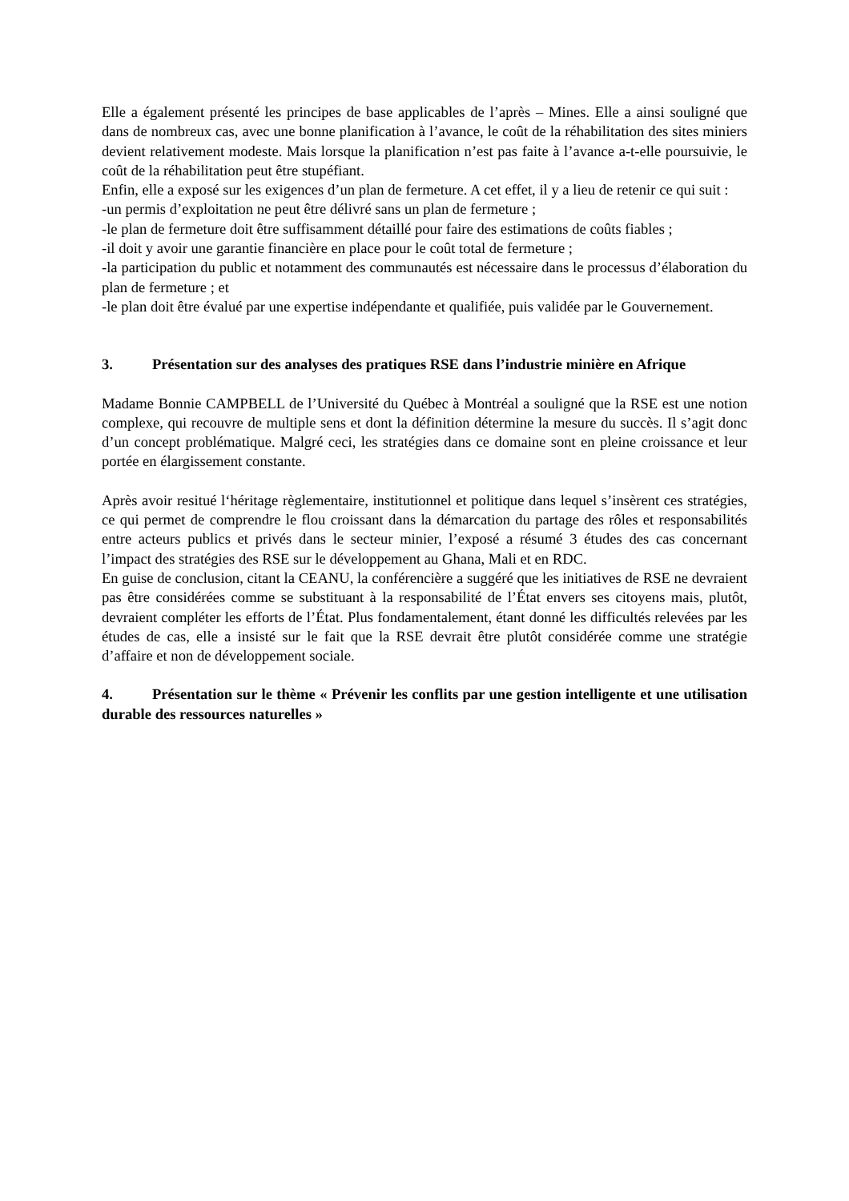Elle a également présenté les principes de base applicables de l’après – Mines. Elle a ainsi souligné que dans de nombreux cas, avec une bonne planification à l’avance, le coût de la réhabilitation des sites miniers devient relativement modeste. Mais lorsque la planification n’est pas faite à l’avance a-t-elle poursuivie, le coût de la réhabilitation peut être stupéfiant.
Enfin, elle a exposé sur les exigences d’un plan de fermeture. A cet effet, il y a lieu de retenir ce qui suit :
-un permis d’exploitation ne peut être délivré sans un plan de fermeture ;
-le plan de fermeture doit être suffisamment détaillé pour faire des estimations de coûts fiables ;
-il doit y avoir une garantie financière en place pour le coût total de fermeture ;
-la participation du public et notamment des communautés est nécessaire dans le processus d’élaboration du plan de fermeture ; et
-le plan doit être évalué par une expertise indépendante et qualifiée, puis validée par le Gouvernement.
3. Présentation sur des analyses des pratiques RSE dans l’industrie minière en Afrique
Madame Bonnie CAMPBELL de l’Université du Québec à Montréal a souligné que la RSE est une notion complexe, qui recouvre de multiple sens et dont la définition détermine la mesure du succès. Il s’agit donc d’un concept problématique. Malgré ceci, les stratégies dans ce domaine sont en pleine croissance et leur portée en élargissement constante.
Après avoir resitué l‘héritage règlementaire, institutionnel et politique dans lequel s’insèrent ces stratégies, ce qui permet de comprendre le flou croissant dans la démarcation du partage des rôles et responsabilités entre acteurs publics et privés dans le secteur minier, l’exposé a résumé 3 études des cas concernant l’impact des stratégies des RSE sur le développement au Ghana, Mali et en RDC.
En guise de conclusion, citant la CEANU, la conférencière a suggéré que les initiatives de RSE ne devraient pas être considérées comme se substituant à la responsabilité de l’État envers ses citoyens mais, plutôt, devraient compléter les efforts de l’État. Plus fondamentalement, étant donné les difficultés relevées par les études de cas, elle a insisté sur le fait que la RSE devrait être plutôt considérée comme une stratégie d’affaire et non de développement sociale.
4. Présentation sur le thème « Prévenir les conflits par une gestion intelligente et une utilisation durable des ressources naturelles »